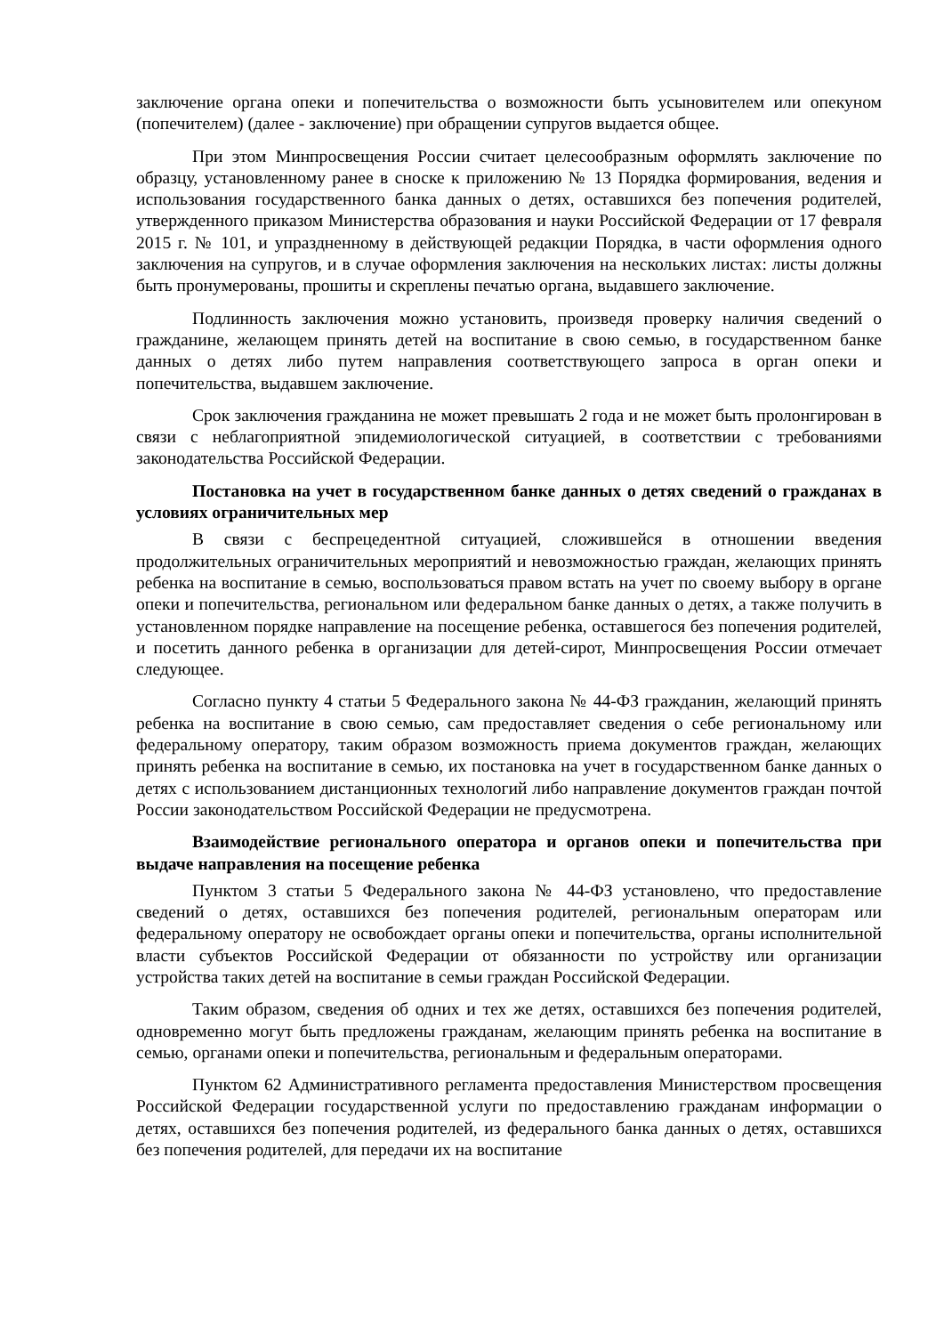заключение органа опеки и попечительства о возможности быть усыновителем или опекуном (попечителем) (далее - заключение) при обращении супругов выдается общее.
При этом Минпросвещения России считает целесообразным оформлять заключение по образцу, установленному ранее в сноске к приложению № 13 Порядка формирования, ведения и использования государственного банка данных о детях, оставшихся без попечения родителей, утвержденного приказом Министерства образования и науки Российской Федерации от 17 февраля 2015 г. № 101, и упраздненному в действующей редакции Порядка, в части оформления одного заключения на супругов, и в случае оформления заключения на нескольких листах: листы должны быть пронумерованы, прошиты и скреплены печатью органа, выдавшего заключение.
Подлинность заключения можно установить, произведя проверку наличия сведений о гражданине, желающем принять детей на воспитание в свою семью, в государственном банке данных о детях либо путем направления соответствующего запроса в орган опеки и попечительства, выдавшем заключение.
Срок заключения гражданина не может превышать 2 года и не может быть пролонгирован в связи с неблагоприятной эпидемиологической ситуацией, в соответствии с требованиями законодательства Российской Федерации.
Постановка на учет в государственном банке данных о детях сведений о гражданах в условиях ограничительных мер
В связи с беспрецедентной ситуацией, сложившейся в отношении введения продолжительных ограничительных мероприятий и невозможностью граждан, желающих принять ребенка на воспитание в семью, воспользоваться правом встать на учет по своему выбору в органе опеки и попечительства, региональном или федеральном банке данных о детях, а также получить в установленном порядке направление на посещение ребенка, оставшегося без попечения родителей, и посетить данного ребенка в организации для детей-сирот, Минпросвещения России отмечает следующее.
Согласно пункту 4 статьи 5 Федерального закона № 44-ФЗ гражданин, желающий принять ребенка на воспитание в свою семью, сам предоставляет сведения о себе региональному или федеральному оператору, таким образом возможность приема документов граждан, желающих принять ребенка на воспитание в семью, их постановка на учет в государственном банке данных о детях с использованием дистанционных технологий либо направление документов граждан почтой России законодательством Российской Федерации не предусмотрена.
Взаимодействие регионального оператора и органов опеки и попечительства при выдаче направления на посещение ребенка
Пунктом 3 статьи 5 Федерального закона № 44-ФЗ установлено, что предоставление сведений о детях, оставшихся без попечения родителей, региональным операторам или федеральному оператору не освобождает органы опеки и попечительства, органы исполнительной власти субъектов Российской Федерации от обязанности по устройству или организации устройства таких детей на воспитание в семьи граждан Российской Федерации.
Таким образом, сведения об одних и тех же детях, оставшихся без попечения родителей, одновременно могут быть предложены гражданам, желающим принять ребенка на воспитание в семью, органами опеки и попечительства, региональным и федеральным операторами.
Пунктом 62 Административного регламента предоставления Министерством просвещения Российской Федерации государственной услуги по предоставлению гражданам информации о детях, оставшихся без попечения родителей, из федерального банка данных о детях, оставшихся без попечения родителей, для передачи их на воспитание